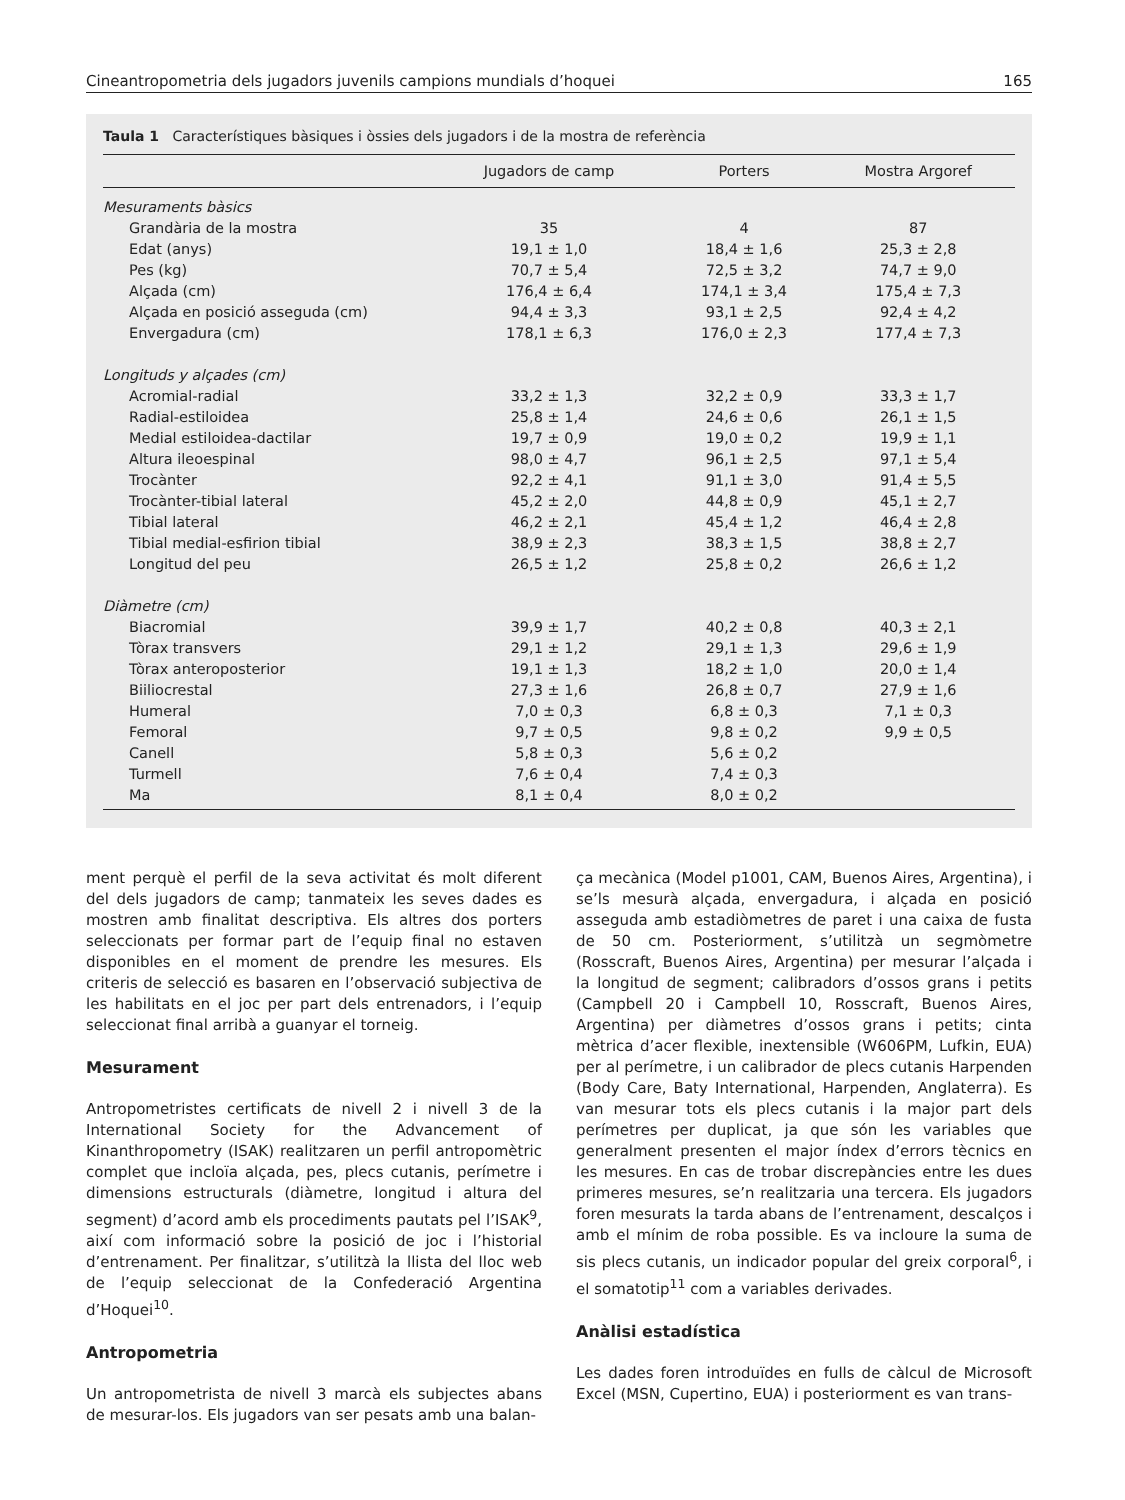Cineantropometria dels jugadors juvenils campions mundials d’hoquei 165
Taula 1 Característiques bàsiques i òssies dels jugadors i de la mostra de referència
| | Jugadors de camp | Porters | Mostra Argoref |
| --- | --- | --- | --- |
| Mesuraments bàsics | | | |
| Grandària de la mostra | 35 | 4 | 87 |
| Edat (anys) | 19,1 ± 1,0 | 18,4 ± 1,6 | 25,3 ± 2,8 |
| Pes (kg) | 70,7 ± 5,4 | 72,5 ± 3,2 | 74,7 ± 9,0 |
| Alçada (cm) | 176,4 ± 6,4 | 174,1 ± 3,4 | 175,4 ± 7,3 |
| Alçada en posició asseguda (cm) | 94,4 ± 3,3 | 93,1 ± 2,5 | 92,4 ± 4,2 |
| Envergadura (cm) | 178,1 ± 6,3 | 176,0 ± 2,3 | 177,4 ± 7,3 |
| Longituds y alçades (cm) | | | |
| Acromial-radial | 33,2 ± 1,3 | 32,2 ± 0,9 | 33,3 ± 1,7 |
| Radial-estiloidea | 25,8 ± 1,4 | 24,6 ± 0,6 | 26,1 ± 1,5 |
| Medial estiloidea-dactilar | 19,7 ± 0,9 | 19,0 ± 0,2 | 19,9 ± 1,1 |
| Altura ileoespinal | 98,0 ± 4,7 | 96,1 ± 2,5 | 97,1 ± 5,4 |
| Trocànter | 92,2 ± 4,1 | 91,1 ± 3,0 | 91,4 ± 5,5 |
| Trocànter-tibial lateral | 45,2 ± 2,0 | 44,8 ± 0,9 | 45,1 ± 2,7 |
| Tibial lateral | 46,2 ± 2,1 | 45,4 ± 1,2 | 46,4 ± 2,8 |
| Tibial medial-esfirion tibial | 38,9 ± 2,3 | 38,3 ± 1,5 | 38,8 ± 2,7 |
| Longitud del peu | 26,5 ± 1,2 | 25,8 ± 0,2 | 26,6 ± 1,2 |
| Diàmetre (cm) | | | |
| Biacromial | 39,9 ± 1,7 | 40,2 ± 0,8 | 40,3 ± 2,1 |
| Tòrax transvers | 29,1 ± 1,2 | 29,1 ± 1,3 | 29,6 ± 1,9 |
| Tòrax anteroposterior | 19,1 ± 1,3 | 18,2 ± 1,0 | 20,0 ± 1,4 |
| Biiliocrestal | 27,3 ± 1,6 | 26,8 ± 0,7 | 27,9 ± 1,6 |
| Humeral | 7,0 ± 0,3 | 6,8 ± 0,3 | 7,1 ± 0,3 |
| Femoral | 9,7 ± 0,5 | 9,8 ± 0,2 | 9,9 ± 0,5 |
| Canell | 5,8 ± 0,3 | 5,6 ± 0,2 | |
| Turmell | 7,6 ± 0,4 | 7,4 ± 0,3 | |
| Ma | 8,1 ± 0,4 | 8,0 ± 0,2 | |
ment perquè el perfil de la seva activitat és molt diferent del dels jugadors de camp; tanmateix les seves dades es mostren amb finalitat descriptiva. Els altres dos porters seleccionats per formar part de l’equip final no estaven disponibles en el moment de prendre les mesures. Els criteris de selecció es basaren en l’observació subjectiva de les habilitats en el joc per part dels entrenadors, i l’equip seleccionat final arribà a guanyar el torneig.
Mesurament
Antropometristes certificats de nivell 2 i nivell 3 de la International Society for the Advancement of Kinanthropometry (ISAK) realitzaren un perfil antropomètric complet que incloïa alçada, pes, plecs cutanis, perímetre i dimensions estructurals (diàmetre, longitud i altura del segment) d’acord amb els procediments pautats pel l’ISAK<sup>9</sup>, així com informació sobre la posició de joc i l’historial d’entrenament. Per finalitzar, s’utilitzà la llista del lloc web de l’equip seleccionat de la Confederació Argentina d’Hoquei<sup>10</sup>.
Antropometria
Un antropometrista de nivell 3 marcà els subjectes abans de mesurar-los. Els jugadors van ser pesats amb una balan-
ça mecànica (Model p1001, CAM, Buenos Aires, Argentina), i se’ls mesurà alçada, envergadura, i alçada en posició asseguda amb estadiòmetres de paret i una caixa de fusta de 50 cm. Posteriorment, s’utilitzà un segmòmetre (Rosscraft, Buenos Aires, Argentina) per mesurar l’alçada i la longitud de segment; calibradors d’ossos grans i petits (Campbell 20 i Campbell 10, Rosscraft, Buenos Aires, Argentina) per diàmetres d’ossos grans i petits; cinta mètrica d’acer flexible, inextensible (W606PM, Lufkin, EUA) per al perímetre, i un calibrador de plecs cutanis Harpenden (Body Care, Baty International, Harpenden, Anglaterra). Es van mesurar tots els plecs cutanis i la major part dels perímetres per duplicat, ja que són les variables que generalment presenten el major índex d’errors tècnics en les mesures. En cas de trobar discrepàncies entre les dues primeres mesures, se’n realitzaria una tercera. Els jugadors foren mesurats la tarda abans de l’entrenament, descalços i amb el mínim de roba possible. Es va incloure la suma de sis plecs cutanis, un indicador popular del greix corporal<sup>6</sup>, i el somatotip<sup>11</sup> com a variables derivades.
Anàlisi estadística
Les dades foren introduïdes en fulls de càlcul de Microsoft Excel (MSN, Cupertino, EUA) i posteriorment es van trans-